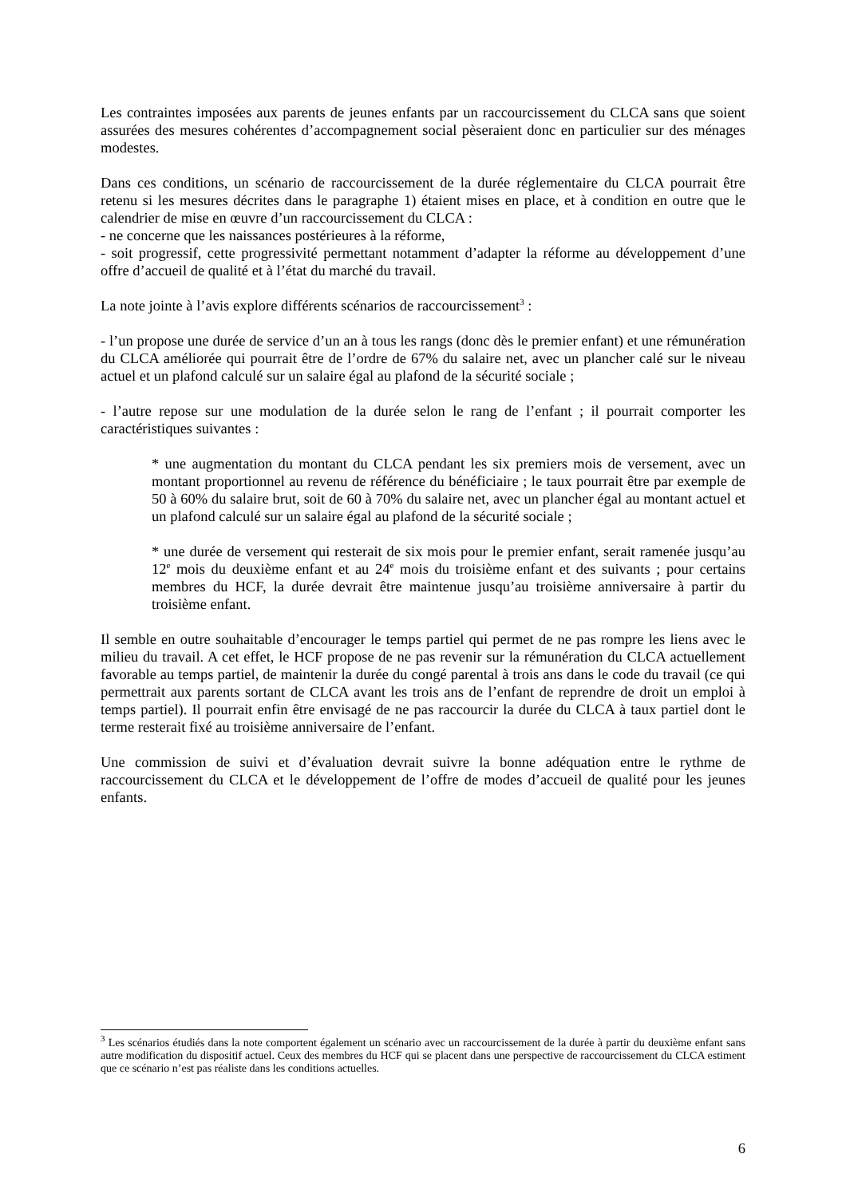Les contraintes imposées aux parents de jeunes enfants par un raccourcissement du CLCA sans que soient assurées des mesures cohérentes d’accompagnement social pèseraient donc en particulier sur des ménages modestes.
Dans ces conditions, un scénario de raccourcissement de la durée réglementaire du CLCA pourrait être retenu si les mesures décrites dans le paragraphe 1) étaient mises en place, et à condition en outre que le calendrier de mise en œuvre d’un raccourcissement du CLCA :
- ne concerne que les naissances postérieures à la réforme,
- soit progressif, cette progressivité permettant notamment d’adapter la réforme au développement d’une offre d’accueil de qualité et à l’état du marché du travail.
La note jointe à l’avis explore différents scénarios de raccourcissement<sup>3</sup> :
- l’un propose une durée de service d’un an à tous les rangs (donc dès le premier enfant) et une rémunération du CLCA améliorée qui pourrait être de l’ordre de 67% du salaire net, avec un plancher calé sur le niveau actuel et un plafond calculé sur un salaire égal au plafond de la sécurité sociale ;
- l’autre repose sur une modulation de la durée selon le rang de l’enfant ; il pourrait comporter les caractéristiques suivantes :
* une augmentation du montant du CLCA pendant les six premiers mois de versement, avec un montant proportionnel au revenu de référence du bénéficiaire ; le taux pourrait être par exemple de 50 à 60% du salaire brut, soit de 60 à 70% du salaire net, avec un plancher égal au montant actuel et un plafond calculé sur un salaire égal au plafond de la sécurité sociale ;
* une durée de versement qui resterait de six mois pour le premier enfant, serait ramenée jusqu’au 12<sup>e</sup> mois du deuxième enfant et au 24<sup>e</sup> mois du troisième enfant et des suivants ; pour certains membres du HCF, la durée devrait être maintenue jusqu’au troisième anniversaire à partir du troisième enfant.
Il semble en outre souhaitable d’encourager le temps partiel qui permet de ne pas rompre les liens avec le milieu du travail. A cet effet, le HCF propose de ne pas revenir sur la rémunération du CLCA actuellement favorable au temps partiel, de maintenir la durée du congé parental à trois ans dans le code du travail (ce qui permettrait aux parents sortant de CLCA avant les trois ans de l’enfant de reprendre de droit un emploi à temps partiel). Il pourrait enfin être envisagé de ne pas raccourcir la durée du CLCA à taux partiel dont le terme resterait fixé au troisième anniversaire de l’enfant.
Une commission de suivi et d’évaluation devrait suivre la bonne adéquation entre le rythme de raccourcissement du CLCA et le développement de l’offre de modes d’accueil de qualité pour les jeunes enfants.
<sup>3</sup> Les scénarios étudiés dans la note comportent également un scénario avec un raccourcissement de la durée à partir du deuxième enfant sans autre modification du dispositif actuel. Ceux des membres du HCF qui se placent dans une perspective de raccourcissement du CLCA estiment que ce scénario n’est pas réaliste dans les conditions actuelles.
6